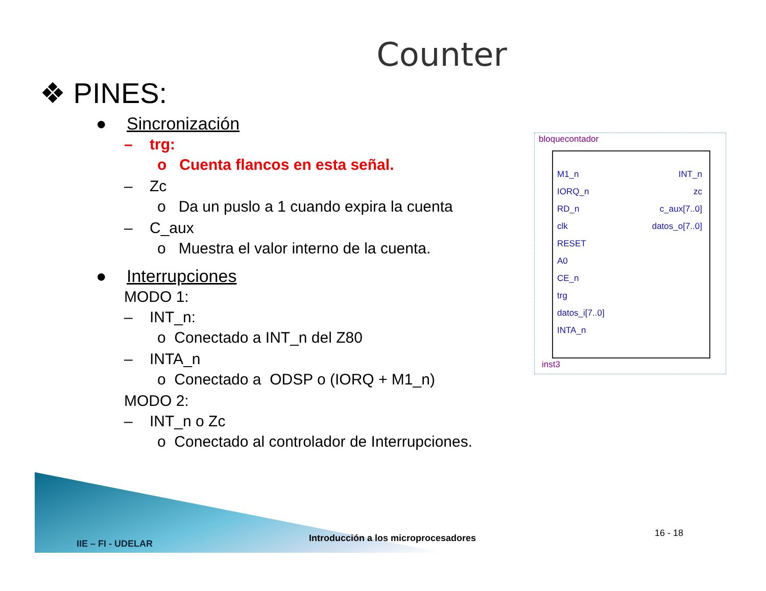Counter
❖ PINES:
● Sincronización
– trg:
o Cuenta flancos en esta señal.
– Zc
o Da un puslo a 1 cuando expira la cuenta
– C_aux
o Muestra el valor interno de la cuenta.
● Interrupciones
MODO 1:
– INT_n:
o Conectado a INT_n del Z80
– INTA_n
o Conectado a ODSP o (IORQ + M1_n)
MODO 2:
– INT_n o Zc
o Conectado al controlador de Interrupciones.
bloquecontador
M1_n
IORQ_n
RD_n
clk
RESET
A0
CE_n
trg
datos_i[7..0]
INTA_n
INT_n
zc
c_aux[7..0]
datos_o[7..0]
inst3
IIE – FI - UDELAR
Introducción a los microprocesadores
16 - 18